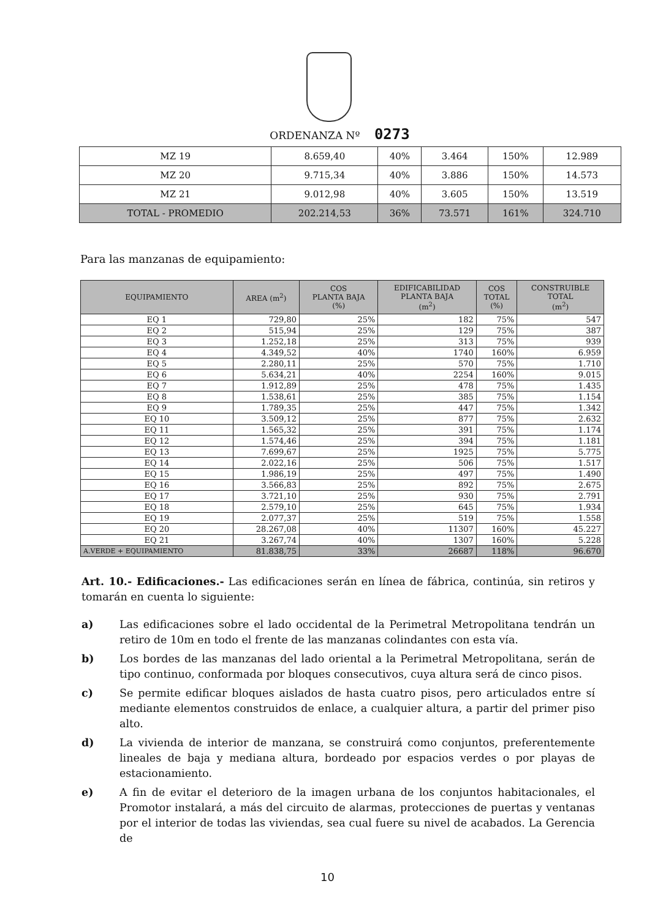ORDENANZA Nº 0273
| MZ 19 | 8.659,40 | 40% | 3.464 | 150% | 12.989 |
| MZ 20 | 9.715,34 | 40% | 3.886 | 150% | 14.573 |
| MZ 21 | 9.012,98 | 40% | 3.605 | 150% | 13.519 |
| TOTAL - PROMEDIO | 202.214,53 | 36% | 73.571 | 161% | 324.710 |
Para las manzanas de equipamiento:
| EQUIPAMIENTO | AREA (m<sup>2</sup>) | COS PLANTA BAJA (%) | EDIFICABILIDAD PLANTA BAJA (m<sup>2</sup>) | COS TOTAL (%) | CONSTRUIBLE TOTAL (m<sup>2</sup>) |
| --- | --- | --- | --- | --- | --- |
| EQ 1 | 729,80 | 25% | 182 | 75% | 547 |
| EQ 2 | 515,94 | 25% | 129 | 75% | 387 |
| EQ 3 | 1.252,18 | 25% | 313 | 75% | 939 |
| EQ 4 | 4.349,52 | 40% | 1740 | 160% | 6.959 |
| EQ 5 | 2.280,11 | 25% | 570 | 75% | 1.710 |
| EQ 6 | 5.634,21 | 40% | 2254 | 160% | 9.015 |
| EQ 7 | 1.912,89 | 25% | 478 | 75% | 1.435 |
| EQ 8 | 1.538,61 | 25% | 385 | 75% | 1.154 |
| EQ 9 | 1.789,35 | 25% | 447 | 75% | 1.342 |
| EQ 10 | 3.509,12 | 25% | 877 | 75% | 2.632 |
| EQ 11 | 1.565,32 | 25% | 391 | 75% | 1.174 |
| EQ 12 | 1.574,46 | 25% | 394 | 75% | 1.181 |
| EQ 13 | 7.699,67 | 25% | 1925 | 75% | 5.775 |
| EQ 14 | 2.022,16 | 25% | 506 | 75% | 1.517 |
| EQ 15 | 1.986,19 | 25% | 497 | 75% | 1.490 |
| EQ 16 | 3.566,83 | 25% | 892 | 75% | 2.675 |
| EQ 17 | 3.721,10 | 25% | 930 | 75% | 2.791 |
| EQ 18 | 2.579,10 | 25% | 645 | 75% | 1.934 |
| EQ 19 | 2.077,37 | 25% | 519 | 75% | 1.558 |
| EQ 20 | 28.267,08 | 40% | 11307 | 160% | 45.227 |
| EQ 21 | 3.267,74 | 40% | 1307 | 160% | 5.228 |
| A.VERDE + EQUIPAMIENTO | 81.838,75 | 33% | 26687 | 118% | 96.670 |
Art. 10.- Edificaciones.- Las edificaciones serán en línea de fábrica, continúa, sin retiros y tomarán en cuenta lo siguiente:
a) Las edificaciones sobre el lado occidental de la Perimetral Metropolitana tendrán un retiro de 10m en todo el frente de las manzanas colindantes con esta vía.
b) Los bordes de las manzanas del lado oriental a la Perimetral Metropolitana, serán de tipo continuo, conformada por bloques consecutivos, cuya altura será de cinco pisos.
c) Se permite edificar bloques aislados de hasta cuatro pisos, pero articulados entre sí mediante elementos construidos de enlace, a cualquier altura, a partir del primer piso alto.
d) La vivienda de interior de manzana, se construirá como conjuntos, preferentemente lineales de baja y mediana altura, bordeado por espacios verdes o por playas de estacionamiento.
e) A fin de evitar el deterioro de la imagen urbana de los conjuntos habitacionales, el Promotor instalará, a más del circuito de alarmas, protecciones de puertas y ventanas por el interior de todas las viviendas, sea cual fuere su nivel de acabados. La Gerencia de
10